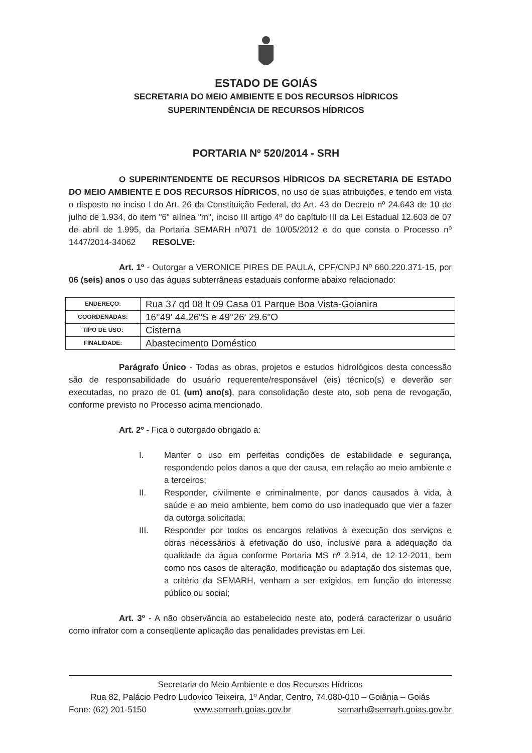ESTADO DE GOIÁS
SECRETARIA DO MEIO AMBIENTE E DOS RECURSOS HÍDRICOS
SUPERINTENDÊNCIA DE RECURSOS HÍDRICOS
PORTARIA Nº 520/2014 - SRH
O SUPERINTENDENTE DE RECURSOS HÍDRICOS DA SECRETARIA DE ESTADO DO MEIO AMBIENTE E DOS RECURSOS HÍDRICOS, no uso de suas atribuições, e tendo em vista o disposto no inciso I do Art. 26 da Constituição Federal, do Art. 43 do Decreto nº 24.643 de 10 de julho de 1.934, do item "6" alínea "m", inciso III artigo 4º do capítulo III da Lei Estadual 12.603 de 07 de abril de 1.995, da Portaria SEMARH nº071 de 10/05/2012 e do que consta o Processo nº 1447/2014-34062 RESOLVE:
Art. 1º - Outorgar a VERONICE PIRES DE PAULA, CPF/CNPJ Nº 660.220.371-15, por 06 (seis) anos o uso das águas subterrâneas estaduais conforme abaixo relacionado:
| ENDEREÇO: | Rua 37 qd 08 lt 09 Casa 01 Parque Boa Vista-Goianira |
| COORDENADAS: | 16°49' 44.26"S e 49°26' 29.6"O |
| TIPO DE USO: | Cisterna |
| FINALIDADE: | Abastecimento Doméstico |
Parágrafo Único - Todas as obras, projetos e estudos hidrológicos desta concessão são de responsabilidade do usuário requerente/responsável (eis) técnico(s) e deverão ser executadas, no prazo de 01 (um) ano(s), para consolidação deste ato, sob pena de revogação, conforme previsto no Processo acima mencionado.
Art. 2º - Fica o outorgado obrigado a:
I. Manter o uso em perfeitas condições de estabilidade e segurança, respondendo pelos danos a que der causa, em relação ao meio ambiente e a terceiros;
II. Responder, civilmente e criminalmente, por danos causados à vida, à saúde e ao meio ambiente, bem como do uso inadequado que vier a fazer da outorga solicitada;
III. Responder por todos os encargos relativos à execução dos serviços e obras necessários à efetivação do uso, inclusive para a adequação da qualidade da água conforme Portaria MS nº 2.914, de 12-12-2011, bem como nos casos de alteração, modificação ou adaptação dos sistemas que, a critério da SEMARH, venham a ser exigidos, em função do interesse público ou social;
Art. 3º - A não observância ao estabelecido neste ato, poderá caracterizar o usuário como infrator com a conseqüente aplicação das penalidades previstas em Lei.
Secretaria do Meio Ambiente e dos Recursos Hídricos
Rua 82, Palácio Pedro Ludovico Teixeira, 1º Andar, Centro, 74.080-010 – Goiânia – Goiás
Fone: (62) 201-5150 www.semarh.goias.gov.br semarh@semarh.goias.gov.br